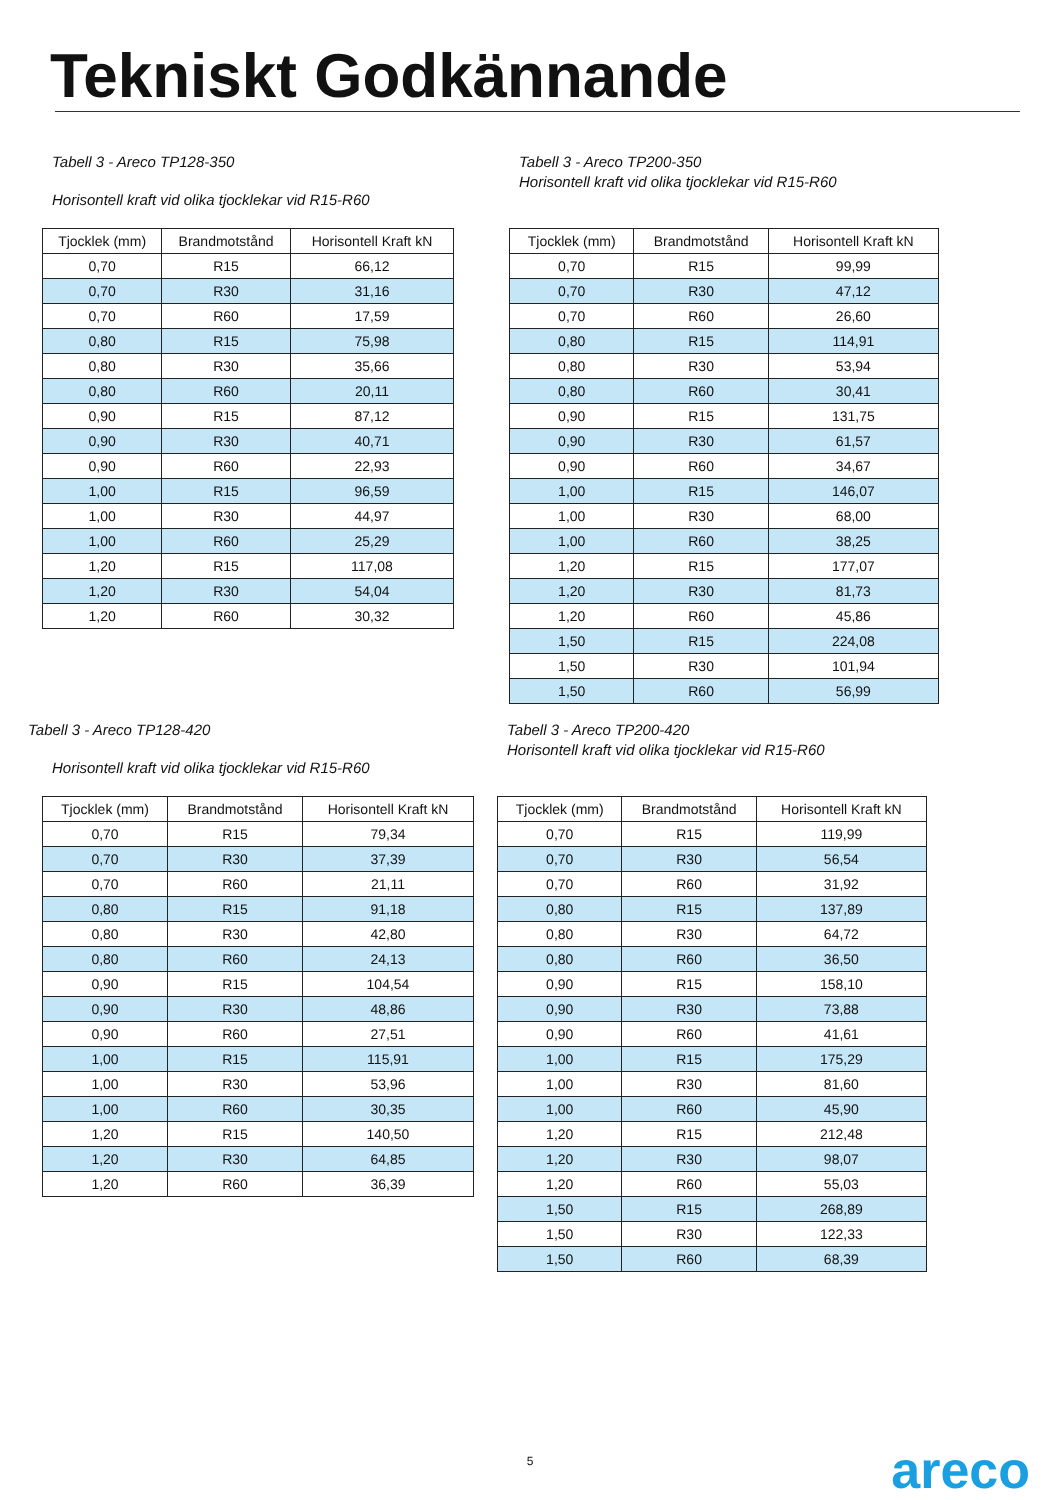Tekniskt Godkännande
Tabell 3 - Areco TP128-350
Horisontell kraft vid olika tjocklekar vid R15-R60
| Tjocklek (mm) | Brandmotstånd | Horisontell Kraft kN |
| --- | --- | --- |
| 0,70 | R15 | 66,12 |
| 0,70 | R30 | 31,16 |
| 0,70 | R60 | 17,59 |
| 0,80 | R15 | 75,98 |
| 0,80 | R30 | 35,66 |
| 0,80 | R60 | 20,11 |
| 0,90 | R15 | 87,12 |
| 0,90 | R30 | 40,71 |
| 0,90 | R60 | 22,93 |
| 1,00 | R15 | 96,59 |
| 1,00 | R30 | 44,97 |
| 1,00 | R60 | 25,29 |
| 1,20 | R15 | 117,08 |
| 1,20 | R30 | 54,04 |
| 1,20 | R60 | 30,32 |
Tabell 3 - Areco TP200-350
Horisontell kraft vid olika tjocklekar vid R15-R60
| Tjocklek (mm) | Brandmotstånd | Horisontell Kraft kN |
| --- | --- | --- |
| 0,70 | R15 | 99,99 |
| 0,70 | R30 | 47,12 |
| 0,70 | R60 | 26,60 |
| 0,80 | R15 | 114,91 |
| 0,80 | R30 | 53,94 |
| 0,80 | R60 | 30,41 |
| 0,90 | R15 | 131,75 |
| 0,90 | R30 | 61,57 |
| 0,90 | R60 | 34,67 |
| 1,00 | R15 | 146,07 |
| 1,00 | R30 | 68,00 |
| 1,00 | R60 | 38,25 |
| 1,20 | R15 | 177,07 |
| 1,20 | R30 | 81,73 |
| 1,20 | R60 | 45,86 |
| 1,50 | R15 | 224,08 |
| 1,50 | R30 | 101,94 |
| 1,50 | R60 | 56,99 |
Tabell 3 - Areco TP128-420
Horisontell kraft vid olika tjocklekar vid R15-R60
| Tjocklek (mm) | Brandmotstånd | Horisontell Kraft kN |
| --- | --- | --- |
| 0,70 | R15 | 79,34 |
| 0,70 | R30 | 37,39 |
| 0,70 | R60 | 21,11 |
| 0,80 | R15 | 91,18 |
| 0,80 | R30 | 42,80 |
| 0,80 | R60 | 24,13 |
| 0,90 | R15 | 104,54 |
| 0,90 | R30 | 48,86 |
| 0,90 | R60 | 27,51 |
| 1,00 | R15 | 115,91 |
| 1,00 | R30 | 53,96 |
| 1,00 | R60 | 30,35 |
| 1,20 | R15 | 140,50 |
| 1,20 | R30 | 64,85 |
| 1,20 | R60 | 36,39 |
Tabell 3 - Areco TP200-420
Horisontell kraft vid olika tjocklekar vid R15-R60
| Tjocklek (mm) | Brandmotstånd | Horisontell Kraft kN |
| --- | --- | --- |
| 0,70 | R15 | 119,99 |
| 0,70 | R30 | 56,54 |
| 0,70 | R60 | 31,92 |
| 0,80 | R15 | 137,89 |
| 0,80 | R30 | 64,72 |
| 0,80 | R60 | 36,50 |
| 0,90 | R15 | 158,10 |
| 0,90 | R30 | 73,88 |
| 0,90 | R60 | 41,61 |
| 1,00 | R15 | 175,29 |
| 1,00 | R30 | 81,60 |
| 1,00 | R60 | 45,90 |
| 1,20 | R15 | 212,48 |
| 1,20 | R30 | 98,07 |
| 1,20 | R60 | 55,03 |
| 1,50 | R15 | 268,89 |
| 1,50 | R30 | 122,33 |
| 1,50 | R60 | 68,39 |
5 areco